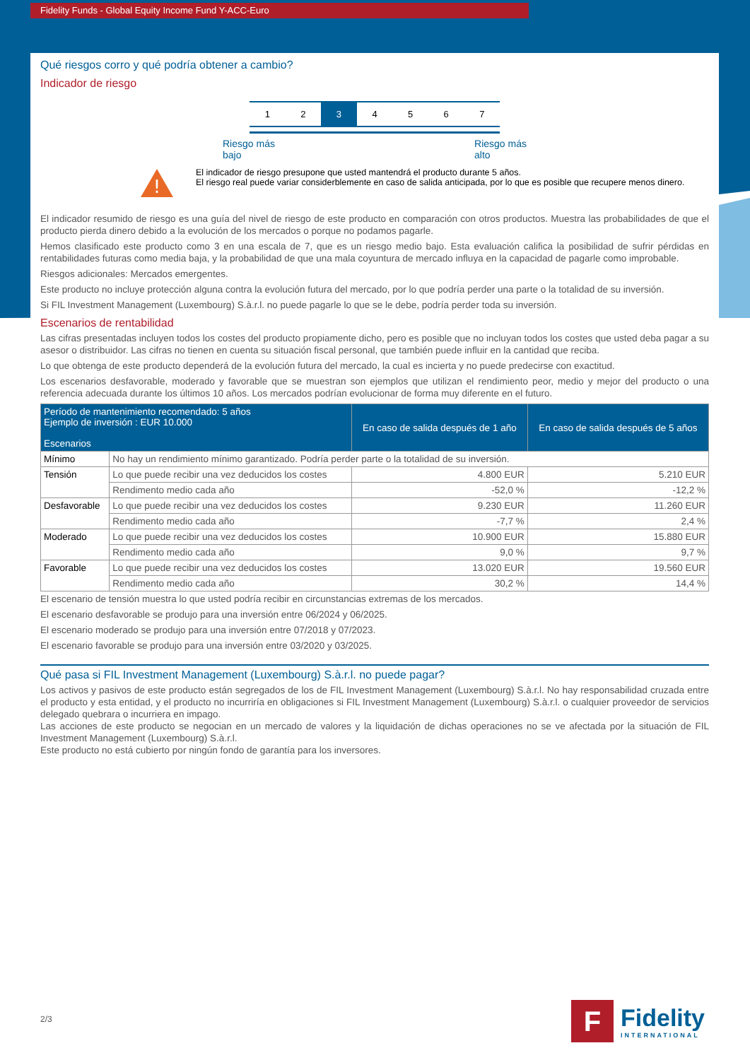Fidelity Funds - Global Equity Income Fund Y-ACC-Euro
Qué riesgos corro y qué podría obtener a cambio?
Indicador de riesgo
1 2 3 4 5 6 7
Riesgo más
bajo Riesgo más
alto
!
El indicador de riesgo presupone que usted mantendrá el producto durante 5 años.
El riesgo real puede variar considerblemente en caso de salida anticipada, por lo que es posible que recupere menos dinero.
El indicador resumido de riesgo es una guía del nivel de riesgo de este producto en comparación con otros productos. Muestra las probabilidades de que el producto pierda dinero debido a la evolución de los mercados o porque no podamos pagarle.
Hemos clasificado este producto como 3 en una escala de 7, que es un riesgo medio bajo. Esta evaluación califica la posibilidad de sufrir pérdidas en rentabilidades futuras como media baja, y la probabilidad de que una mala coyuntura de mercado influya en la capacidad de pagarle como improbable.
Riesgos adicionales: Mercados emergentes.
Este producto no incluye protección alguna contra la evolución futura del mercado, por lo que podría perder una parte o la totalidad de su inversión.
Si FIL Investment Management (Luxembourg) S.à.r.l. no puede pagarle lo que se le debe, podría perder toda su inversión.
Escenarios de rentabilidad
Las cifras presentadas incluyen todos los costes del producto propiamente dicho, pero es posible que no incluyan todos los costes que usted deba pagar a su asesor o distribuidor. Las cifras no tienen en cuenta su situación fiscal personal, que también puede influir en la cantidad que reciba.
Lo que obtenga de este producto dependerá de la evolución futura del mercado, la cual es incierta y no puede predecirse con exactitud.
Los escenarios desfavorable, moderado y favorable que se muestran son ejemplos que utilizan el rendimiento peor, medio y mejor del producto o una referencia adecuada durante los últimos 10 años. Los mercados podrían evolucionar de forma muy diferente en el futuro.
| Período de mantenimiento recomendado: 5 años Ejemplo de inversión : EUR 10.000 Escenarios | | En caso de salida después de 1 año | En caso de salida después de 5 años |
| --- | --- | --- | --- |
| Mínimo | No hay un rendimiento mínimo garantizado. Podría perder parte o la totalidad de su inversión. | | |
| Tensión | Lo que puede recibir una vez deducidos los costes | 4.800 EUR | 5.210 EUR |
| | Rendimento medio cada año | -52,0 % | -12,2 % |
| Desfavorable | Lo que puede recibir una vez deducidos los costes | 9.230 EUR | 11.260 EUR |
| | Rendimento medio cada año | -7,7 % | 2,4 % |
| Moderado | Lo que puede recibir una vez deducidos los costes | 10.900 EUR | 15.880 EUR |
| | Rendimento medio cada año | 9,0 % | 9,7 % |
| Favorable | Lo que puede recibir una vez deducidos los costes | 13.020 EUR | 19.560 EUR |
| | Rendimento medio cada año | 30,2 % | 14,4 % |
El escenario de tensión muestra lo que usted podría recibir en circunstancias extremas de los mercados.
El escenario desfavorable se produjo para una inversión entre 06/2024 y 06/2025.
El escenario moderado se produjo para una inversión entre 07/2018 y 07/2023.
El escenario favorable se produjo para una inversión entre 03/2020 y 03/2025.
Qué pasa si FIL Investment Management (Luxembourg) S.à.r.l. no puede pagar?
Los activos y pasivos de este producto están segregados de los de FIL Investment Management (Luxembourg) S.à.r.l. No hay responsabilidad cruzada entre el producto y esta entidad, y el producto no incurriría en obligaciones si FIL Investment Management (Luxembourg) S.à.r.l. o cualquier proveedor de servicios delegado quebrara o incurriera en impago.
Las acciones de este producto se negocian en un mercado de valores y la liquidación de dichas operaciones no se ve afectada por la situación de FIL Investment Management (Luxembourg) S.à.r.l.
Este producto no está cubierto por ningún fondo de garantía para los inversores.
2/3
F
Fidelity
INTERNATIONAL